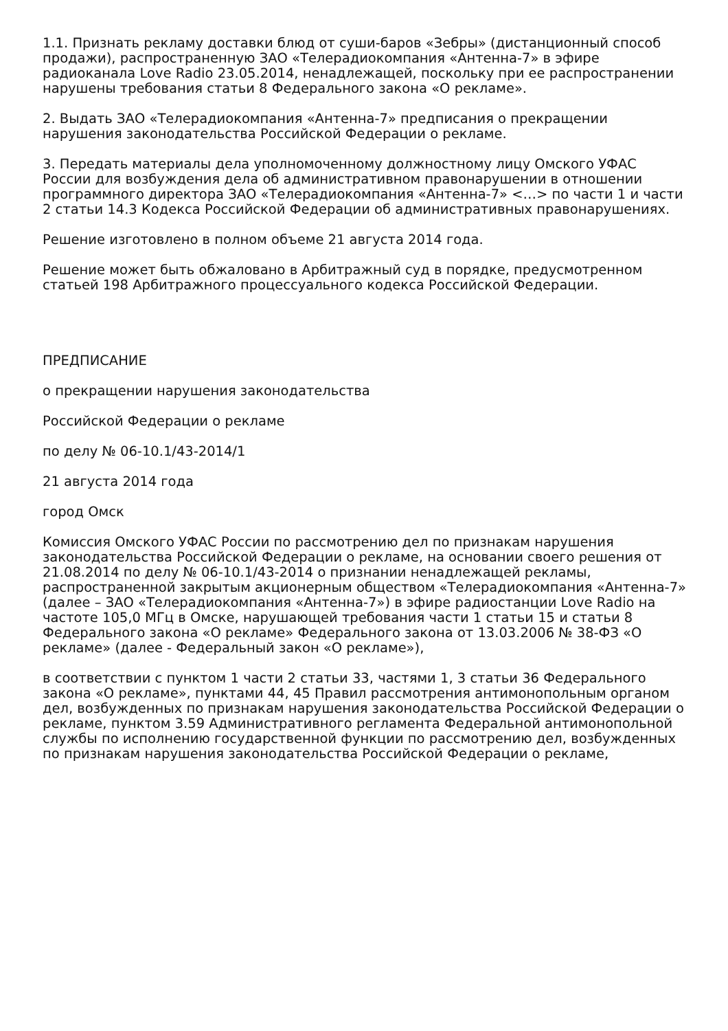1.1. Признать рекламу доставки блюд от суши-баров «Зебры» (дистанционный способ продажи), распространенную ЗАО «Телерадиокомпания «Антенна-7» в эфире радиоканала Love Radio 23.05.2014, ненадлежащей, поскольку при ее распространении нарушены требования статьи 8 Федерального закона «О рекламе».
2. Выдать ЗАО «Телерадиокомпания «Антенна-7» предписания о прекращении нарушения законодательства Российской Федерации о рекламе.
3. Передать материалы дела уполномоченному должностному лицу Омского УФАС России для возбуждения дела об административном правонарушении в отношении программного директора ЗАО «Телерадиокомпания «Антенна-7» <…> по части 1 и части 2 статьи 14.3 Кодекса Российской Федерации об административных правонарушениях.
Решение изготовлено в полном объеме 21 августа 2014 года.
Решение может быть обжаловано в Арбитражный суд в порядке, предусмотренном статьей 198 Арбитражного процессуального кодекса Российской Федерации.
ПРЕДПИСАНИЕ
о прекращении нарушения законодательства
Российской Федерации о рекламе
по делу № 06-10.1/43-2014/1
21 августа 2014 года
город Омск
Комиссия Омского УФАС России по рассмотрению дел по признакам нарушения законодательства Российской Федерации о рекламе, на основании своего решения от 21.08.2014 по делу № 06-10.1/43-2014 о признании ненадлежащей рекламы, распространенной закрытым акционерным обществом «Телерадиокомпания «Антенна-7» (далее – ЗАО «Телерадиокомпания «Антенна-7») в эфире радиостанции Love Radio на частоте 105,0 МГц в Омске, нарушающей требования части 1 статьи 15 и статьи 8 Федерального закона «О рекламе» Федерального закона от 13.03.2006 № 38-ФЗ «О рекламе» (далее - Федеральный закон «О рекламе»),
в соответствии с пунктом 1 части 2 статьи 33, частями 1, 3 статьи 36 Федерального закона «О рекламе», пунктами 44, 45 Правил рассмотрения антимонопольным органом дел, возбужденных по признакам нарушения законодательства Российской Федерации о рекламе, пунктом 3.59 Административного регламента Федеральной антимонопольной службы по исполнению государственной функции по рассмотрению дел, возбужденных по признакам нарушения законодательства Российской Федерации о рекламе,